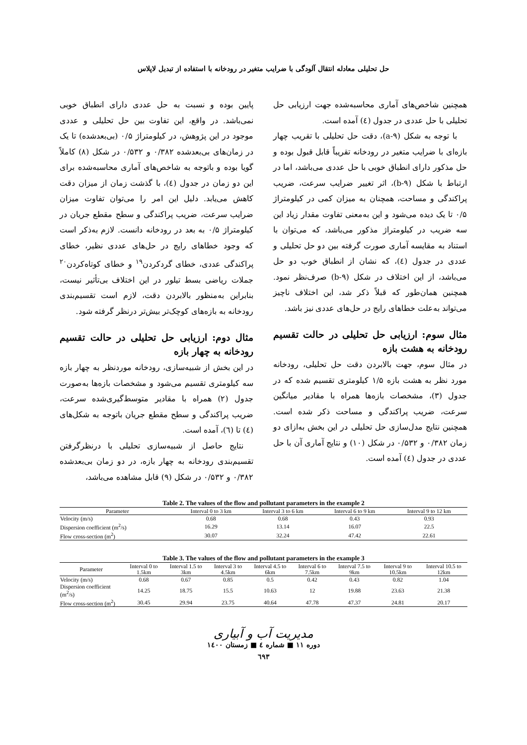حل تحلیلی معادله انتقال آلودگی با ضرایب متغیر در رودخانه با استفاده از تبدیل لاپلاس
پایین بوده و نسبت به حل عددی دارای انطباق خوبی نمی‌باشد. در واقع، این تفاوت بین حل تحلیلی و عددی موجود در این پژوهش، در کیلومتراژ ۰/۵ (بی‌بعدشده) تا یک در زمان‌های بی‌بعدشده ۰/۳۸۲ و ۰/۵۳۲ در شکل (۸) کاملاً گویا بوده و باتوجه به شاخص‌های آماری محاسبه‌شده برای این دو زمان در جدول (٤)، با گذشت زمان از میزان دقت کاهش می‌یابد. دلیل این امر را می‌توان تفاوت میزان ضرایب سرعت، ضریب پراکندگی و سطح مقطع جریان در کیلومتراژ ۰/۵ به بعد در رودخانه دانست. لازم به‌ذکر است که وجود خطاهای رایج در حل‌های عددی نظیر، خطای پراکندگی عددی، خطای گردکردن<sup>۱۹</sup> و خطای کوتاه‌کردن<sup>۲۰</sup> جملات ریاضی بسط تیلور در این اختلاف بی‌تأثیر نیست، بنابراین به‌منظور بالابردن دقت، لازم است تقسیم‌بندی رودخانه به بازه‌های کوچک‌تر بیش‌تر درنظر گرفته شود.
مثال دوم: ارزیابی حل تحلیلی در حالت تقسیم رودخانه به چهار بازه
در این بخش از شبیه‌سازی، رودخانه موردنظر به چهار بازه سه کیلومتری تقسیم می‌شود و مشخصات بازه‌ها به‌صورت جدول (۲) همراه با مقادیر متوسط‌گیری‌شده سرعت، ضریب پراکندگی و سطح مقطع جریان باتوجه به شکل‌های (٤) تا (٦)، آمده است.
نتایج حاصل از شبیه‌سازی تحلیلی با درنظرگرفتن تقسیم‌بندی رودخانه به چهار بازه، در دو زمان بی‌بعدشده ۰/۳۸۲ و ۰/۵۳۲ در شکل (۹) قابل مشاهده می‌باشد،
همچنین شاخص‌های آماری محاسبه‌شده جهت ارزیابی حل تحلیلی با حل عددی در جدول (٤) آمده است.
با توجه به شکل (a-۹)، دقت حل تحلیلی با تقریب چهار بازه‌ای با ضرایب متغیر در رودخانه تقریباً قابل قبول بوده و حل مذکور دارای انطباق خوبی با حل عددی می‌باشد، اما در ارتباط با شکل (b-۹)، اثر تغییر ضرایب سرعت، ضریب پراکندگی و مساحت، همچنان به میزان کمی در کیلومتراژ ۰/۵ تا یک دیده می‌شود و این به‌معنی تفاوت مقدار زیاد این سه ضریب در کیلومتراژ مذکور می‌باشد، که می‌توان با استناد به مقایسه آماری صورت گرفته بین دو حل تحلیلی و عددی در جدول (٤)، که نشان از انطباق خوب دو حل می‌باشد، از این اختلاف در شکل (b-۹) صرف‌نظر نمود. همچنین همان‌طور که قبلاً ذکر شد، این اختلاف ناچیز می‌تواند به‌علت خطاهای رایج در حل‌های عددی نیز باشد.
مثال سوم: ارزیابی حل تحلیلی در حالت تقسیم رودخانه به هشت بازه
در مثال سوم، جهت بالابردن دقت حل تحلیلی، رودخانه مورد نظر به هشت بازه ۱/۵ کیلومتری تقسیم شده که در جدول (۳)، مشخصات بازه‌ها همراه با مقادیر میانگین سرعت، ضریب پراکندگی و مساحت ذکر شده است. همچنین نتایج مدل‌سازی حل تحلیلی در این بخش به‌ازای دو زمان ۰/۳۸۲ و ۰/۵۳۲ در شکل (۱۰) و نتایج آماری آن با حل عددی در جدول (٤) آمده است.
Table 2. The values of the flow and pollutant parameters in the example 2
| Parameter | Interval 0 to 3 km | Interval 3 to 6 km | Interval 6 to 9 km | Interval 9 to 12 km |
| --- | --- | --- | --- | --- |
| Velocity (m/s) | 0.68 | 0.68 | 0.43 | 0.93 |
| Dispersion coefficient (m<sup>2</sup>/s) | 16.29 | 13.14 | 16.07 | 22.5 |
| Flow cross-section (m<sup>2</sup>) | 30.07 | 32.24 | 47.42 | 22.61 |
Table 3. The values of the flow and pollutant parameters in the example 3
| Parameter | Interval 0 to 1.5km | Interval 1.5 to 3km | Interval 3 to 4.5km | Interval 4.5 to 6km | Interval 6 to 7.5km | Interval 7.5 to 9km | Interval 9 to 10.5km | Interval 10.5 to 12km |
| --- | --- | --- | --- | --- | --- | --- | --- | --- |
| Velocity (m/s) | 0.68 | 0.67 | 0.85 | 0.5 | 0.42 | 0.43 | 0.82 | 1.04 |
| Dispersion coefficient (m<sup>2</sup>/s) | 14.25 | 18.75 | 15.5 | 10.63 | 12 | 19.88 | 23.63 | 21.38 |
| Flow cross-section (m<sup>2</sup>) | 30.45 | 29.94 | 23.75 | 40.64 | 47.78 | 47.37 | 24.81 | 20.17 |
مدیریت آب و آبیاری
دوره ۱۱ ■ شماره ٤ ■ زمستان ۱٤۰۰
٦۹۳